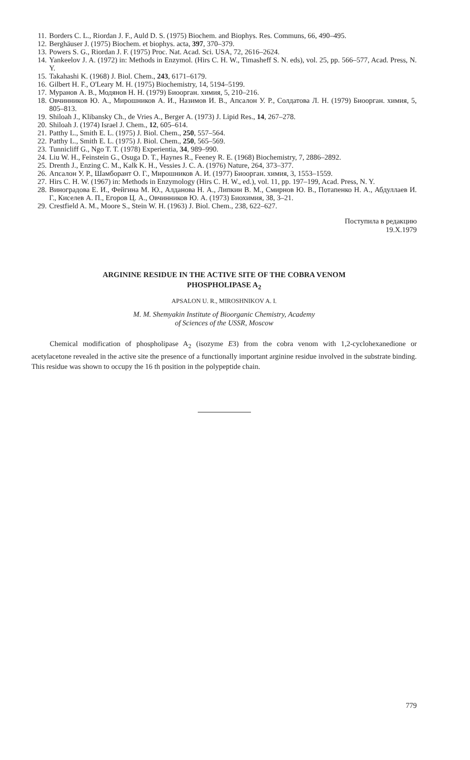11. Borders C. L., Riordan J. F., Auld D. S. (1975) Biochem. and Biophys. Res. Communs, 66, 490–495.
12. Berghäuser J. (1975) Biochem. et biophys. acta, 397, 370–379.
13. Powers S. G., Riordan J. F. (1975) Proc. Nat. Acad. Sci. USA, 72, 2616–2624.
14. Yankeelov J. A. (1972) in: Methods in Enzymol. (Hirs C. H. W., Timasheff S. N. eds), vol. 25, pp. 566–577, Acad. Press, N. Y.
15. Takahashi K. (1968) J. Biol. Chem., 243, 6171–6179.
16. Gilbert H. F., O'Leary M. H. (1975) Biochemistry, 14, 5194–5199.
17. Муранов А. В., Модянов Н. Н. (1979) Биоорган. химия, 5, 210–216.
18. Овчинников Ю. А., Мирошников А. И., Назимов И. В., Апсалон У. Р., Солдатова Л. Н. (1979) Биоорган. химия, 5, 805–813.
19. Shiloah J., Klibansky Ch., de Vries A., Berger A. (1973) J. Lipid Res., 14, 267–278.
20. Shiloah J. (1974) Israel J. Chem., 12, 605–614.
21. Patthy L., Smith E. L. (1975) J. Biol. Chem., 250, 557–564.
22. Patthy L., Smith E. L. (1975) J. Biol. Chem., 250, 565–569.
23. Tunnicliff G., Ngo T. T. (1978) Experientia, 34, 989–990.
24. Liu W. H., Feinstein G., Osuga D. T., Haynes R., Feeney R. E. (1968) Biochemistry, 7, 2886–2892.
25. Drenth J., Enzing C. M., Kalk K. H., Vessies J. C. A. (1976) Nature, 264, 373–377.
26. Апсалон У. Р., Шамборант О. Г., Мирошников А. И. (1977) Биоорган. химия, 3, 1553–1559.
27. Hirs C. H. W. (1967) in: Methods in Enzymology (Hirs C. H. W., ed.), vol. 11, pp. 197–199, Acad. Press, N. Y.
28. Виноградова Е. И., Фейгина М. Ю., Алданова Н. А., Липкин В. М., Смирнов Ю. В., Потапенко Н. А., Абдуллаев И. Г., Киселев А. П., Егоров Ц. А., Овчинников Ю. А. (1973) Биохимия, 38, 3–21.
29. Crestfield A. M., Moore S., Stein W. H. (1963) J. Biol. Chem., 238, 622–627.
Поступила в редакцию
19.X.1979
ARGININE RESIDUE IN THE ACTIVE SITE OF THE COBRA VENOM
PHOSPHOLIPASE A<sub>2</sub>
APSALON U. R., MIROSHNIKOV A. I.
M. M. Shemyakin Institute of Bioorganic Chemistry, Academy
of Sciences of the USSR, Moscow
Chemical modification of phospholipase A<sub>2</sub> (isozyme E3) from the cobra venom with 1,2-cyclohexanedione or acetylacetone revealed in the active site the presence of a functionally important arginine residue involved in the substrate binding. This residue was shown to occupy the 16 th position in the polypeptide chain.
779